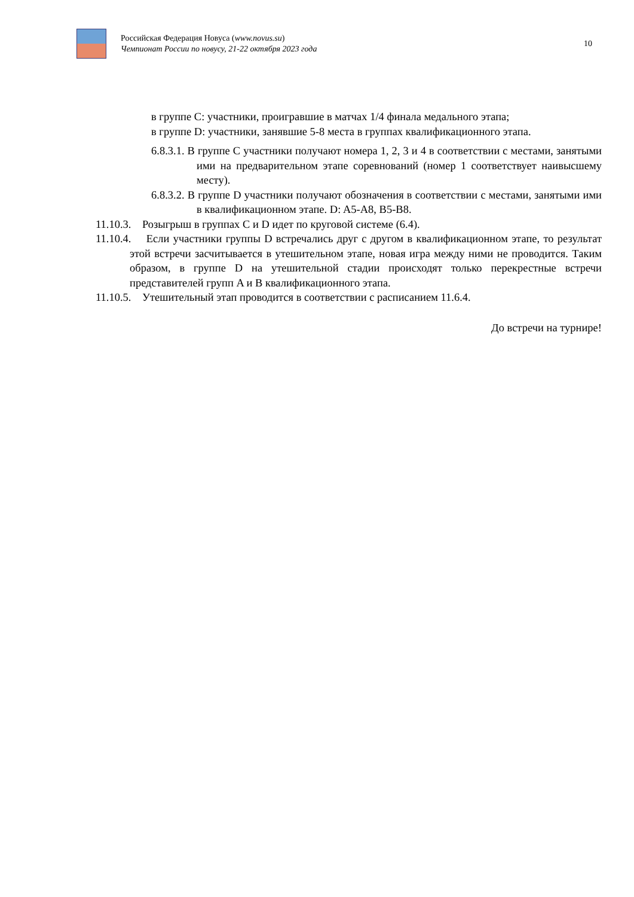Российская Федерация Новуса (www.novus.su)
Чемпионат России по новусу, 21-22 октября 2023 года
10
в группе С: участники, проигравшие в матчах 1/4 финала медального этапа;
в группе D: участники, занявшие 5-8 места в группах квалификационного этапа.
6.8.3.1. В группе С участники получают номера 1, 2, 3 и 4 в соответствии с местами, занятыми ими на предварительном этапе соревнований (номер 1 соответствует наивысшему месту).
6.8.3.2. В группе D участники получают обозначения в соответствии с местами, занятыми ими в квалификационном этапе. D: A5-A8, B5-B8.
11.10.3. Розыгрыш в группах С и D идет по круговой системе (6.4).
11.10.4. Если участники группы D встречались друг с другом в квалификационном этапе, то результат этой встречи засчитывается в утешительном этапе, новая игра между ними не проводится. Таким образом, в группе D на утешительной стадии происходят только перекрестные встречи представителей групп A и B квалификационного этапа.
11.10.5. Утешительный этап проводится в соответствии с расписанием 11.6.4.
До встречи на турнире!